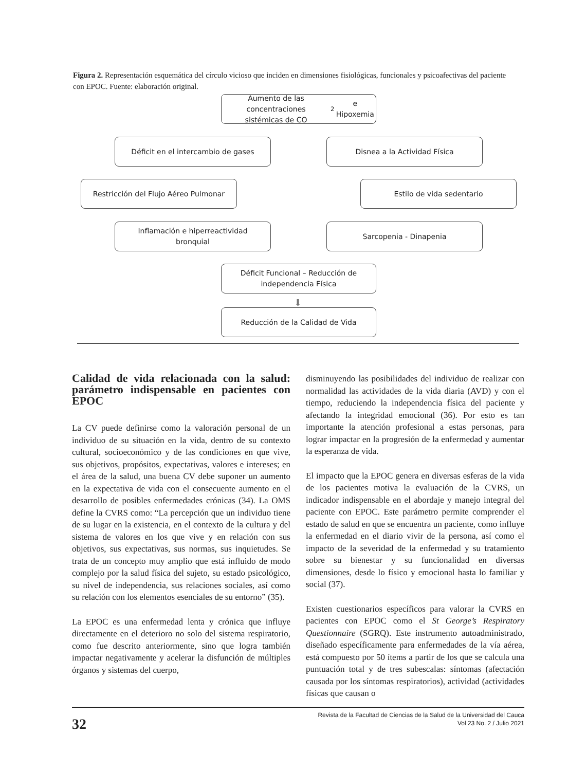Figura 2. Representación esquemática del círculo vicioso que inciden en dimensiones fisiológicas, funcionales y psicoafectivas del paciente con EPOC. Fuente: elaboración original.
Aumento de las concentraciones
sistémicas de CO<sub>2</sub> e Hipoxemia
Déficit en el intercambio de gases Disnea a la Actividad Física
Restricción del Flujo Aéreo Pulmonar
Estilo de vida sedentario
Inflamación e hiperreactividad
bronquial
Sarcopenia - Dinapenia
Déficit Funcional – Reducción de
independencia Física
Reducción de la Calidad de Vida
⬇
Calidad de vida relacionada con la salud: parámetro indispensable en pacientes con EPOC
La CV puede definirse como la valoración personal de un individuo de su situación en la vida, dentro de su contexto cultural, socioeconómico y de las condiciones en que vive, sus objetivos, propósitos, expectativas, valores e intereses; en el área de la salud, una buena CV debe suponer un aumento en la expectativa de vida con el consecuente aumento en el desarrollo de posibles enfermedades crónicas (34). La OMS define la CVRS como: “La percepción que un individuo tiene de su lugar en la existencia, en el contexto de la cultura y del sistema de valores en los que vive y en relación con sus objetivos, sus expectativas, sus normas, sus inquietudes. Se trata de un concepto muy amplio que está influido de modo complejo por la salud física del sujeto, su estado psicológico, su nivel de independencia, sus relaciones sociales, así como su relación con los elementos esenciales de su entorno” (35).
La EPOC es una enfermedad lenta y crónica que influye directamente en el deterioro no solo del sistema respiratorio, como fue descrito anteriormente, sino que logra también impactar negativamente y acelerar la disfunción de múltiples órganos y sistemas del cuerpo,
disminuyendo las posibilidades del individuo de realizar con normalidad las actividades de la vida diaria (AVD) y con el tiempo, reduciendo la independencia física del paciente y afectando la integridad emocional (36). Por esto es tan importante la atención profesional a estas personas, para lograr impactar en la progresión de la enfermedad y aumentar la esperanza de vida.
El impacto que la EPOC genera en diversas esferas de la vida de los pacientes motiva la evaluación de la CVRS, un indicador indispensable en el abordaje y manejo integral del paciente con EPOC. Este parámetro permite comprender el estado de salud en que se encuentra un paciente, como influye la enfermedad en el diario vivir de la persona, así como el impacto de la severidad de la enfermedad y su tratamiento sobre su bienestar y su funcionalidad en diversas dimensiones, desde lo físico y emocional hasta lo familiar y social (37).
Existen cuestionarios específicos para valorar la CVRS en pacientes con EPOC como el St George’s Respiratory Questionnaire (SGRQ). Este instrumento autoadministrado, diseñado específicamente para enfermedades de la vía aérea, está compuesto por 50 ítems a partir de los que se calcula una puntuación total y de tres subescalas: síntomas (afectación causada por los síntomas respiratorios), actividad (actividades físicas que causan o
32
Revista de la Facultad de Ciencias de la Salud de la Universidad del Cauca
Vol 23 No. 2 / Julio 2021